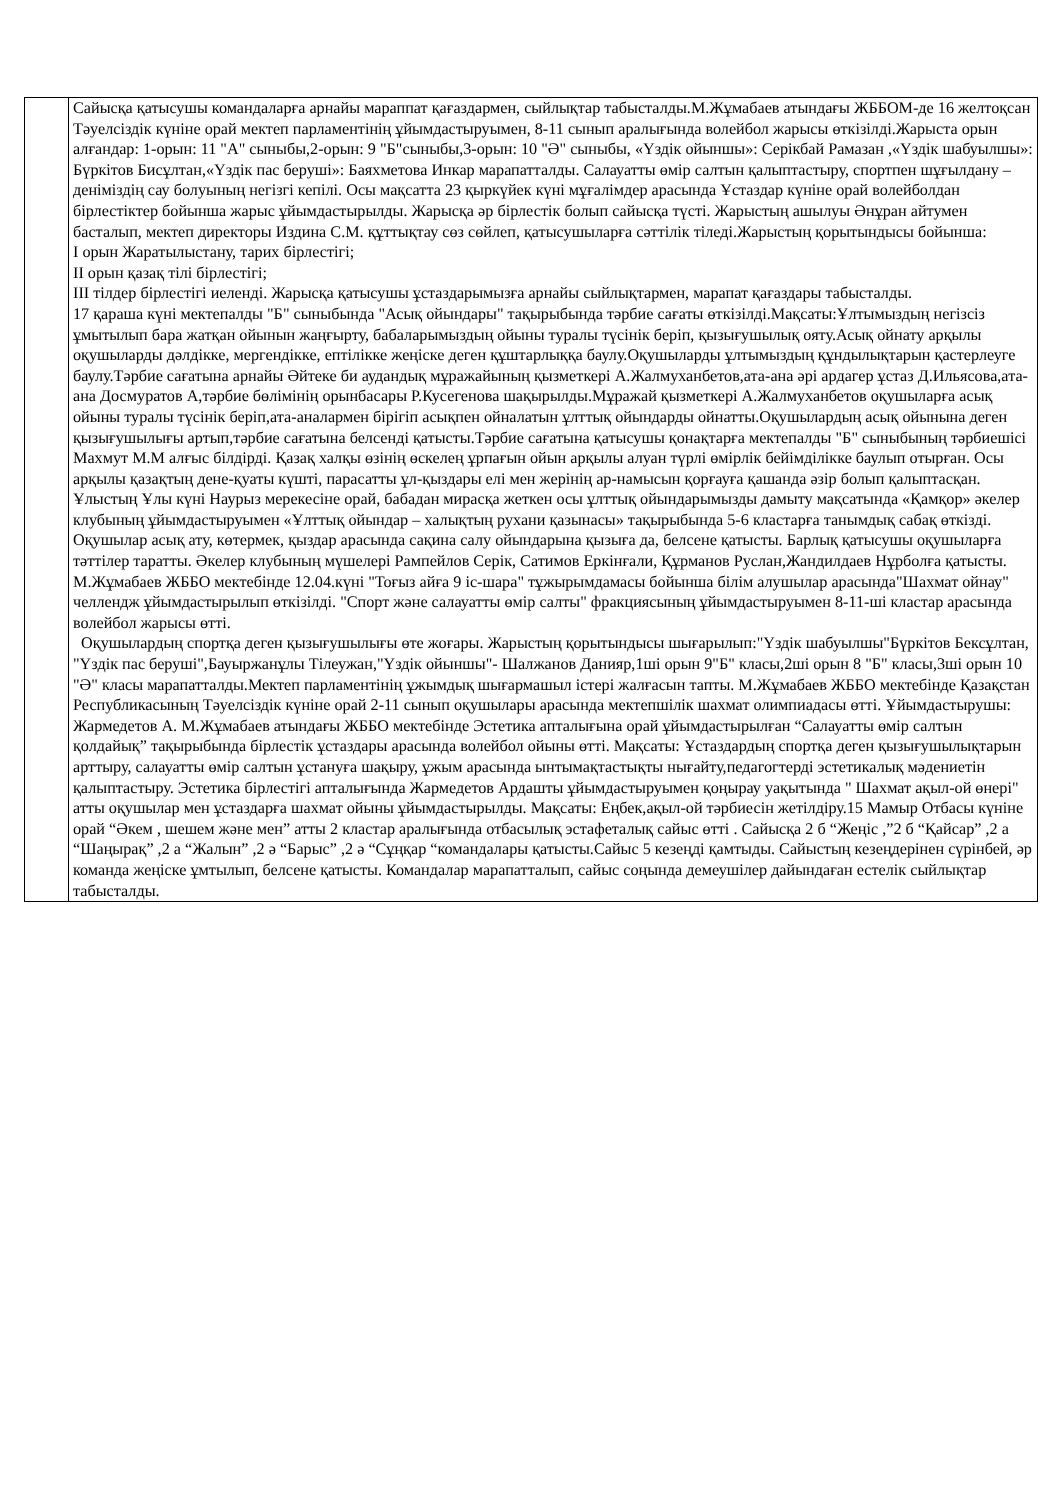| | Сайысқа қатысушы командаларға арнайы мараппат қағаздармен, сыйлықтар табысталды.М.Жұмабаев атындағы ЖББОМ-де 16 желтоқсан Тәуелсіздік күніне орай мектеп парламентінің ұйымдастыруымен, 8-11 сынып аралығында волейбол жарысы өткізілді.Жарыста орын алғандар: 1-орын: 11 "А" сыныбы,2-орын: 9 "Б"сыныбы,3-орын: 10 "Ә" сыныбы, «Үздік ойыншы»: Серікбай Рамазан ,«Үздік шабуылшы»: Бүркітов Бисұлтан,«Үздік пас беруші»: Баяхметова Инкар марапатталды. Салауатты өмір салтын қалыптастыру, спортпен шұғылдану – деніміздің сау болуының негізгі кепілі. Осы мақсатта 23 қыркүйек күні мұғалімдер арасында Ұстаздар күніне орай волейболдан бірлестіктер бойынша жарыс ұйымдастырылды. Жарысқа әр бірлестік болып сайысқа түсті. Жарыстың ашылуы Әнұран айтумен басталып, мектеп директоры Издина С.М. құттықтау сөз сөйлеп, қатысушыларға сәттілік тіледі.Жарыстың қорытындысы бойынша: І орын Жаратылыстану, тарих бірлестігі; ІІ орын қазақ тілі бірлестігі; ІІІ тілдер бірлестігі иеленді. Жарысқа қатысушы ұстаздарымызға арнайы сыйлықтармен, марапат қағаздары табысталды. 17 қараша күні мектепалды "Б" сыныбында "Асық ойындары" тақырыбында тәрбие сағаты өткізілді.Мақсаты:Ұлтымыздың негізсіз ұмытылып бара жатқан ойынын жаңғырту, бабаларымыздың ойыны туралы түсінік беріп, қызығушылық ояту.Асық ойнату арқылы оқушыларды дәлдікке, мергендікке, ептілікке жеңіске деген құштарлыққа баулу.Оқушыларды ұлтымыздың құндылықтарын қастерлеуге баулу.Тәрбие сағатына арнайы Әйтеке би аудандық мұражайының қызметкері А.Жалмуханбетов,ата-ана әрі ардагер ұстаз Д.Ильясова,ата-ана Досмуратов А,тәрбие бөлімінің орынбасары Р.Кусегенова шақырылды.Мұражай қызметкері А.Жалмуханбетов оқушыларға асық ойыны туралы түсінік беріп,ата-аналармен бірігіп асықпен ойналатын ұлттық ойындарды ойнатты.Оқушылардың асық ойынына деген қызығушылығы артып,тәрбие сағатына белсенді қатысты.Тәрбие сағатына қатысушы қонақтарға мектепалды "Б" сыныбының тәрбиешісі Махмут М.М алғыс білдірді. Қазақ халқы өзінің өскелең ұрпағын ойын арқылы алуан түрлі өмірлік бейімділікке баулып отырған. Осы арқылы қазақтың дене-қуаты күшті, парасатты ұл-қыздары елі мен жерінің ар-намысын қорғауға қашанда әзір болып қалыптасқан. Ұлыстың Ұлы күні Наурыз мерекесіне орай, бабадан мирасқа жеткен осы ұлттық ойындарымызды дамыту мақсатында «Қамқор» әкелер клубының ұйымдастыруымен «Ұлттық ойындар – халықтың рухани қазынасы» тақырыбында 5-6 кластарға танымдық сабақ өткізді. Оқушылар асық ату, көтермек, қыздар арасында сақина салу ойындарына қызыға да, белсене қатысты. Барлық қатысушы оқушыларға тәттілер таратты. Әкелер клубының мүшелері Рампейлов Серік, Сатимов Еркінғали, Құрманов Руслан,Жандилдаев Нұрболға қатысты. М.Жұмабаев ЖББО мектебінде 12.04.күні "Тоғыз айға 9 іс-шара" тұжырымдамасы бойынша білім алушылар арасында"Шахмат ойнау" челлендж ұйымдастырылып өткізілді. "Спорт және салауатты өмір салты" фракциясының ұйымдастыруымен 8-11-ші кластар арасында волейбол жарысы өтті. Оқушылардың спортқа деген қызығушылығы өте жоғары. Жарыстың қорытындысы шығарылып:"Үздік шабуылшы"Бүркітов Бексұлтан, "Үздік пас беруші",Бауыржанұлы Тілеужан,"Үздік ойыншы"- Шалжанов Данияр,1ші орын 9"Б" класы,2ші орын 8 "Б" класы,3ші орын 10 "Ә" класы марапатталды.Мектеп парламентінің ұжымдық шығармашыл істері жалғасын тапты. М.Жұмабаев ЖББО мектебінде Қазақстан Республикасының Тәуелсіздік күніне орай 2-11 сынып оқушылары арасында мектепшілік шахмат олимпиадасы өтті. Ұйымдастырушы: Жармедетов А. М.Жұмабаев атындағы ЖББО мектебінде Эстетика апталығына орай ұйымдастырылған “Салауатты өмір салтын қолдайық” тақырыбында бірлестік ұстаздары арасында волейбол ойыны өтті. Мақсаты: Ұстаздардың спортқа деген қызығушылықтарын арттыру, салауатты өмір салтын ұстануға шақыру, ұжым арасында ынтымақтастықты нығайту,педагогтерді эстетикалық мәдениетін қалыптастыру. Эстетика бірлестігі апталығында Жармедетов Ардашты ұйымдастыруымен қоңырау уақытында " Шахмат ақыл-ой өнері" атты оқушылар мен ұстаздарға шахмат ойыны ұйымдастырылды. Мақсаты: Еңбек,ақыл-ой тәрбиесін жетілдіру.15 Мамыр Отбасы күніне орай “Әкем , шешем және мен” атты 2 кластар аралығында отбасылық эстафеталық сайыс өтті . Сайысқа 2 б “Жеңіс ,”2 б “Қайсар” ,2 а “Шаңырақ” ,2 а “Жалын” ,2 ә “Барыс” ,2 ә “Сұңқар “командалары қатысты.Сайыс 5 кезеңді қамтыды. Сайыстың кезеңдерінен сүрінбей, әр команда жеңіске ұмтылып, белсене қатысты. Командалар марапатталып, сайыс соңында демеушілер дайындаған естелік сыйлықтар табысталды. |